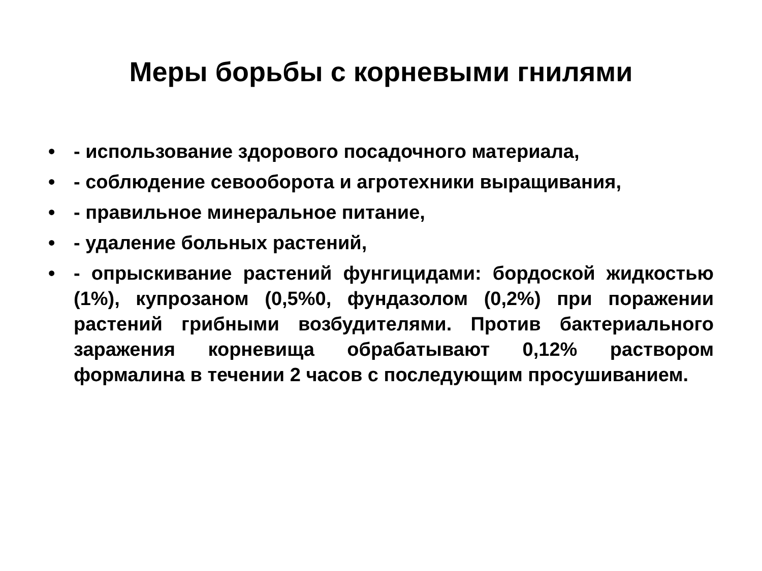Меры борьбы с корневыми гнилями
• - использование здорового посадочного материала,
• - соблюдение севооборота и агротехники выращивания,
• - правильное минеральное питание,
• - удаление больных растений,
• - опрыскивание растений фунгицидами: бордоской жидкостью (1%), купрозаном (0,5%0, фундазолом (0,2%) при поражении растений грибными возбудителями. Против бактериального заражения корневища обрабатывают 0,12% раствором формалина в течении 2 часов с последующим просушиванием.